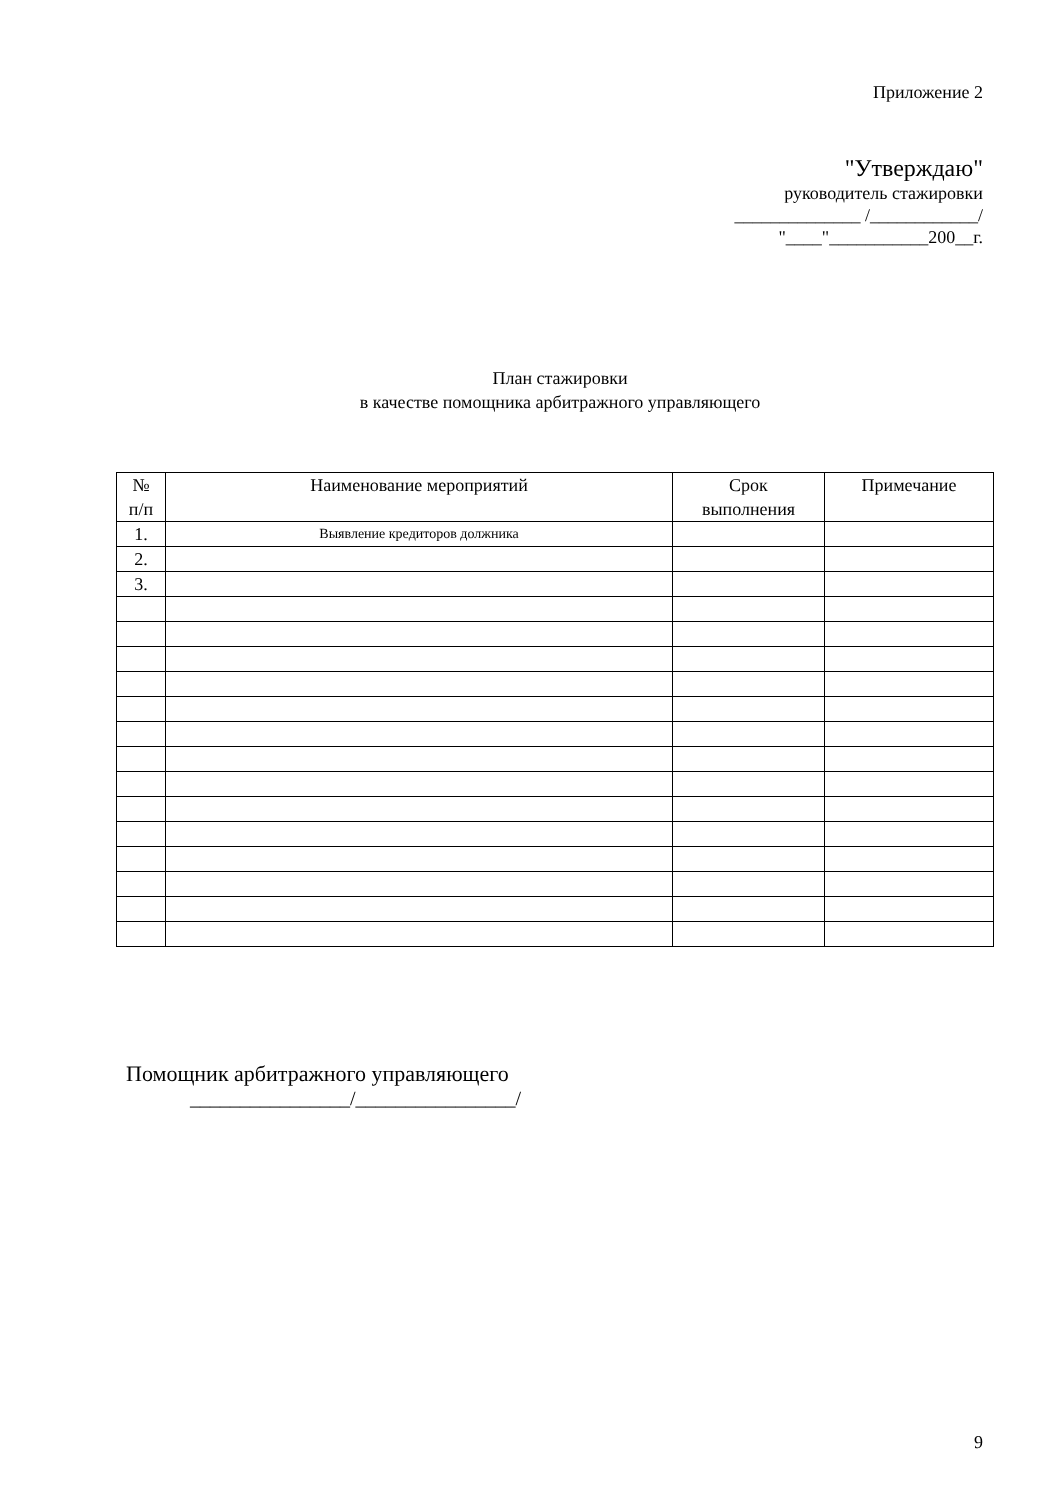Приложение 2
"Утверждаю"
руководитель стажировки
______________ /____________/
"____"___________200__г.
План стажировки
в качестве помощника арбитражного управляющего
| № п/п | Наименование мероприятий | Срок выполнения | Примечание |
| --- | --- | --- | --- |
| 1. | Выявление кредиторов должника | | |
| 2. | | | |
| 3. | | | |
Помощник арбитражного управляющего
________________/________________/
9